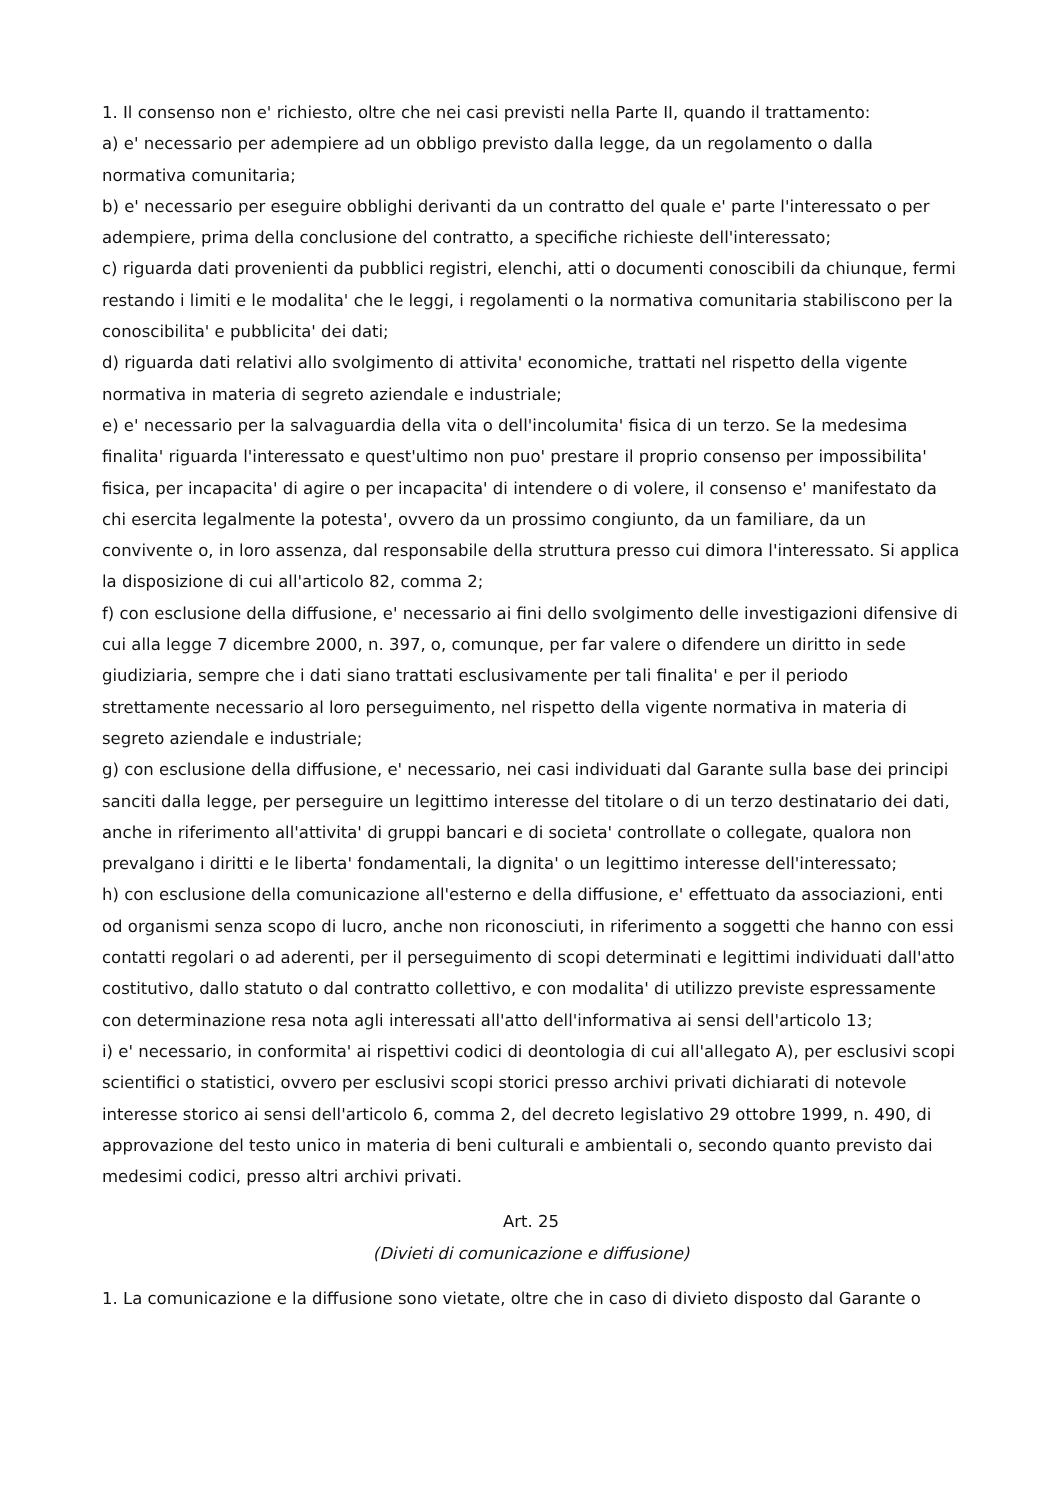1. Il consenso non e' richiesto, oltre che nei casi previsti nella Parte II, quando il trattamento:
a) e' necessario per adempiere ad un obbligo previsto dalla legge, da un regolamento o dalla normativa comunitaria;
b) e' necessario per eseguire obblighi derivanti da un contratto del quale e' parte l'interessato o per adempiere, prima della conclusione del contratto, a specifiche richieste dell'interessato;
c) riguarda dati provenienti da pubblici registri, elenchi, atti o documenti conoscibili da chiunque, fermi restando i limiti e le modalita' che le leggi, i regolamenti o la normativa comunitaria stabiliscono per la conoscibilita' e pubblicita' dei dati;
d) riguarda dati relativi allo svolgimento di attivita' economiche, trattati nel rispetto della vigente normativa in materia di segreto aziendale e industriale;
e) e' necessario per la salvaguardia della vita o dell'incolumita' fisica di un terzo. Se la medesima finalita' riguarda l'interessato e quest'ultimo non puo' prestare il proprio consenso per impossibilita' fisica, per incapacita' di agire o per incapacita' di intendere o di volere, il consenso e' manifestato da chi esercita legalmente la potesta', ovvero da un prossimo congiunto, da un familiare, da un convivente o, in loro assenza, dal responsabile della struttura presso cui dimora l'interessato. Si applica la disposizione di cui all'articolo 82, comma 2;
f) con esclusione della diffusione, e' necessario ai fini dello svolgimento delle investigazioni difensive di cui alla legge 7 dicembre 2000, n. 397, o, comunque, per far valere o difendere un diritto in sede giudiziaria, sempre che i dati siano trattati esclusivamente per tali finalita' e per il periodo strettamente necessario al loro perseguimento, nel rispetto della vigente normativa in materia di segreto aziendale e industriale;
g) con esclusione della diffusione, e' necessario, nei casi individuati dal Garante sulla base dei principi sanciti dalla legge, per perseguire un legittimo interesse del titolare o di un terzo destinatario dei dati, anche in riferimento all'attivita' di gruppi bancari e di societa' controllate o collegate, qualora non prevalgano i diritti e le liberta' fondamentali, la dignita' o un legittimo interesse dell'interessato;
h) con esclusione della comunicazione all'esterno e della diffusione, e' effettuato da associazioni, enti od organismi senza scopo di lucro, anche non riconosciuti, in riferimento a soggetti che hanno con essi contatti regolari o ad aderenti, per il perseguimento di scopi determinati e legittimi individuati dall'atto costitutivo, dallo statuto o dal contratto collettivo, e con modalita' di utilizzo previste espressamente con determinazione resa nota agli interessati all'atto dell'informativa ai sensi dell'articolo 13;
i) e' necessario, in conformita' ai rispettivi codici di deontologia di cui all'allegato A), per esclusivi scopi scientifici o statistici, ovvero per esclusivi scopi storici presso archivi privati dichiarati di notevole interesse storico ai sensi dell'articolo 6, comma 2, del decreto legislativo 29 ottobre 1999, n. 490, di approvazione del testo unico in materia di beni culturali e ambientali o, secondo quanto previsto dai medesimi codici, presso altri archivi privati.
Art. 25
(Divieti di comunicazione e diffusione)
1. La comunicazione e la diffusione sono vietate, oltre che in caso di divieto disposto dal Garante o